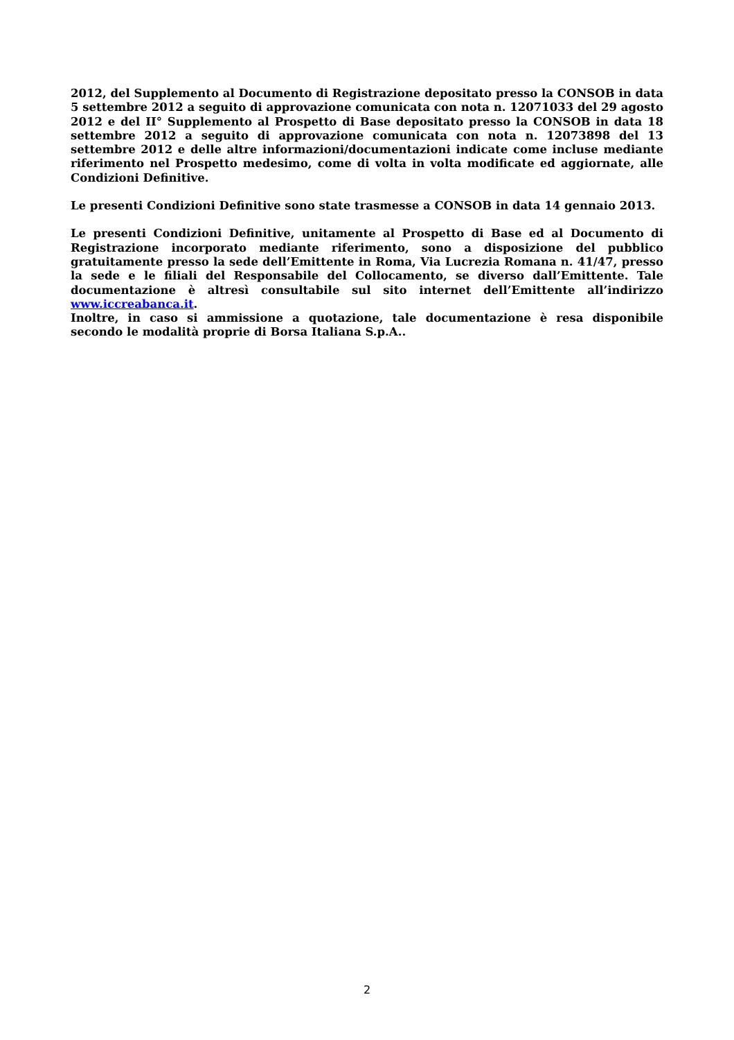2012, del Supplemento al Documento di Registrazione depositato presso la CONSOB in data 5 settembre 2012 a seguito di approvazione comunicata con nota n. 12071033 del 29 agosto 2012 e del II° Supplemento al Prospetto di Base depositato presso la CONSOB in data 18 settembre 2012 a seguito di approvazione comunicata con nota n. 12073898 del 13 settembre 2012 e delle altre informazioni/documentazioni indicate come incluse mediante riferimento nel Prospetto medesimo, come di volta in volta modificate ed aggiornate, alle Condizioni Definitive.
Le presenti Condizioni Definitive sono state trasmesse a CONSOB in data 14 gennaio 2013.
Le presenti Condizioni Definitive, unitamente al Prospetto di Base ed al Documento di Registrazione incorporato mediante riferimento, sono a disposizione del pubblico gratuitamente presso la sede dell’Emittente in Roma, Via Lucrezia Romana n. 41/47, presso la sede e le filiali del Responsabile del Collocamento, se diverso dall’Emittente. Tale documentazione è altresì consultabile sul sito internet dell’Emittente all’indirizzo www.iccreabanca.it.
Inoltre, in caso si ammissione a quotazione, tale documentazione è resa disponibile secondo le modalità proprie di Borsa Italiana S.p.A..
2